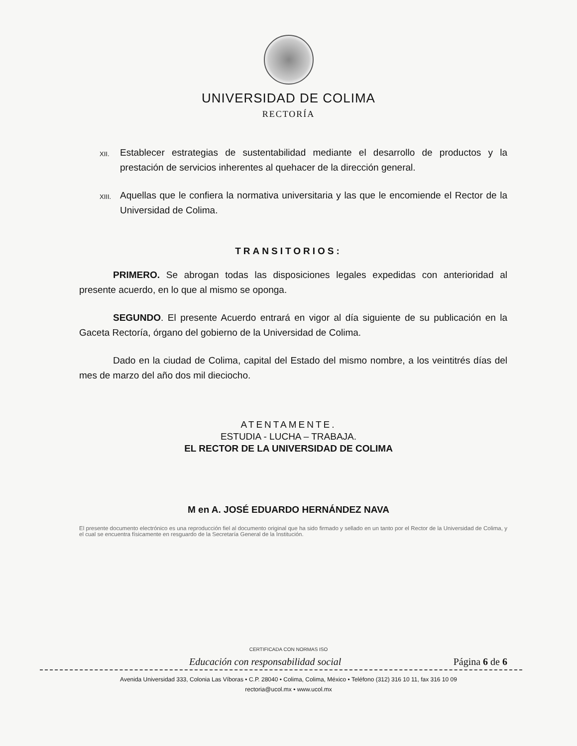UNIVERSIDAD DE COLIMA
RECTORÍA
XII. Establecer estrategias de sustentabilidad mediante el desarrollo de productos y la prestación de servicios inherentes al quehacer de la dirección general.
XIII. Aquellas que le confiera la normativa universitaria y las que le encomiende el Rector de la Universidad de Colima.
TRANSITORIOS:
PRIMERO. Se abrogan todas las disposiciones legales expedidas con anterioridad al presente acuerdo, en lo que al mismo se oponga.
SEGUNDO. El presente Acuerdo entrará en vigor al día siguiente de su publicación en la Gaceta Rectoría, órgano del gobierno de la Universidad de Colima.
Dado en la ciudad de Colima, capital del Estado del mismo nombre, a los veintitrés días del mes de marzo del año dos mil dieciocho.
ATENTAMENTE.
ESTUDIA - LUCHA – TRABAJA.
EL RECTOR DE LA UNIVERSIDAD DE COLIMA
M en A. JOSÉ EDUARDO HERNÁNDEZ NAVA
El presente documento electrónico es una reproducción fiel al documento original que ha sido firmado y sellado en un tanto por el Rector de la Universidad de Colima, y el cual se encuentra físicamente en resguardo de la Secretaría General de la Institución.
CERTIFICADA CON NORMAS ISO
Educación con responsabilidad social Página 6 de 6
Avenida Universidad 333, Colonia Las Víboras • C.P. 28040 • Colima, Colima, México • Teléfono (312) 316 10 11, fax 316 10 09
rectoria@ucol.mx • www.ucol.mx